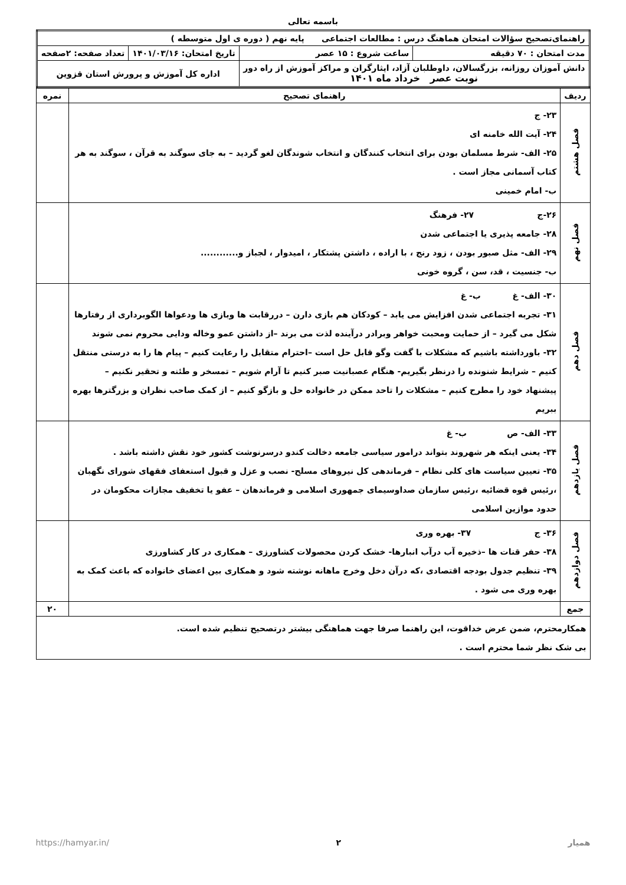باسمه تعالی
| راهنمای‌تصحیح سؤالات امتحان هماهنگ درس : مطالعات اجتماعی پایه نهم ( دوره ی اول متوسطه ) | | | |
| مدت امتحان : ۷۰ دقیقه | ساعت شروع : ۱۵ عصر | تاریخ امتحان: ۱۴۰۱/۰۳/۱۶ | تعداد صفحه: ۲صفحه |
| دانش آموزان روزانه، بزرگسالان، داوطلبان آزاد، ایثارگران و مراکز آموزش از راه دور نوبت عصر خرداد ماه ۱۴۰۱ | | اداره کل آموزش و پرورش استان قزوین | |
| ردیف | راهنمای تصحیح | نمره |
| --- | --- | --- |
| فصل هشتم | ۲۳- ج ۲۴- آیت الله خامنه ای ۲۵- الف- شرط مسلمان بودن برای انتخاب کنندگان و انتخاب شوندگان لغو گردید – به جای سوگند به قرآن ، سوگند به هر کتاب آسمانی مجاز است . ب- امام خمینی | |
| فصل نهم | ۲۶-ج ۲۷- فرهنگ ۲۸- جامعه پذیری یا اجتماعی شدن ۲۹- الف- مثل صبور بودن ، زود رنج ، با اراده ، داشتن پشتکار ، امیدوار ، لجباز و............ ب- جنسیت ، قد، سن ، گروه خونی | |
| فصل دهم | ۳۰- الف- غ ب- غ ۳۱- تجربه اجتماعی شدن افزایش می یابد – کودکان هم بازی دارن – دررقابت ها وبازی ها ودعواها الگوبرداری از رفتارها شکل می گیرد – از حمایت ومحبت خواهر وبرادر درآینده لذت می برند –از داشتن عمو وخاله ودایی محروم نمی شوند ۳۲- باورداشته باشیم که مشکلات با گفت وگو قابل حل است –احترام متقابل را رعایت کنیم – پیام ها را به درستی منتقل کنیم – شرایط شنونده را درنظر بگیریم- هنگام عصبانیت صبر کنیم تا آرام شویم – تمسخر و طئنه و تحقیر نکنیم – پیشنهاد خود را مطرح کنیم – مشکلات را تاحد ممکن در خانواده حل و بازگو کنیم – از کمک صاحب نظران و بزرگترها بهره ببریم | |
| فصل یازدهم | ۳۳- الف- ص ب- غ ۳۴- یعنی اینکه هر شهروند بتواند درامور سیاسی جامعه دخالت کندو درسرنوشت کشور خود نقش داشته باشد . ۳۵- تعیین سیاست های کلی نظام – فرماندهی کل نیروهای مسلح- نصب و عزل و قبول استعفای فقهای شورای نگهبان ،رئیس قوه قضائیه ،رئیس سازمان صداوسیمای جمهوری اسلامی و فرماندهان – عفو یا تخفیف مجازات محکومان در حدود موازین اسلامی | |
| فصل دوازدهم | ۳۶- ج ۳۷- بهره وری ۳۸- حفر قنات ها –ذخیره آب درآب انبارها- خشک کردن محصولات کشاورزی – همکاری در کار کشاورزی ۳۹- تنظیم جدول بودجه اقتصادی ،که درآن دخل وخرج ماهانه نوشته شود و همکاری بین اعضای خانواده که باعث کمک به بهره وری می شود . | |
| جمع | | ۲۰ |
| همکارمحترم، ضمن عرض خداقوت، این راهنما صرفا جهت هماهنگی بیشتر درتصحیح تنظیم شده است. بی شک نظر شما محترم است . | | |
همیار ۲ https://hamyar.in/